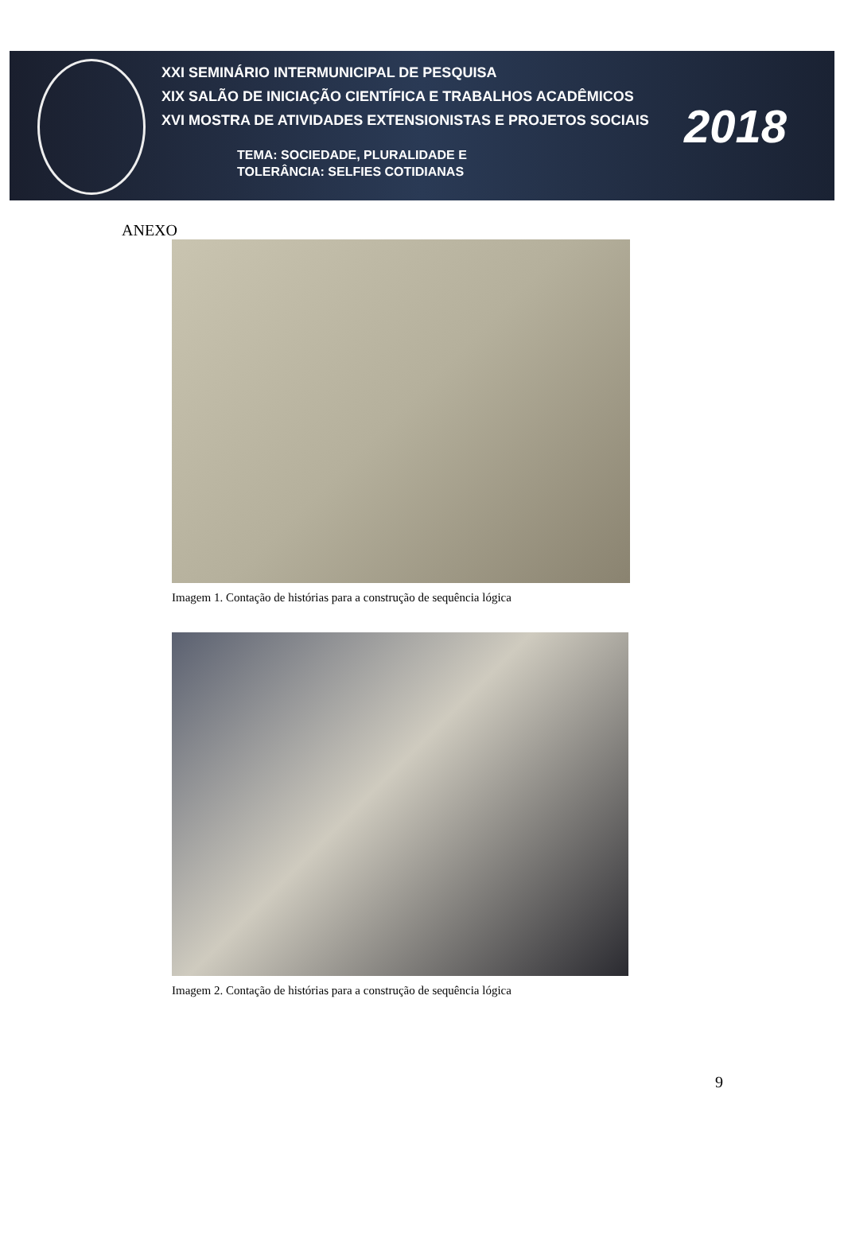XXI SEMINÁRIO INTERMUNICIPAL DE PESQUISA
XIX SALÃO DE INICIAÇÃO CIENTÍFICA E TRABALHOS ACADÊMICOS
XVI MOSTRA DE ATIVIDADES EXTENSIONISTAS E PROJETOS SOCIAIS
TEMA: SOCIEDADE, PLURALIDADE E
TOLERÂNCIA: SELFIES COTIDIANAS
2018
ANEXO
Imagem 1. Contação de histórias para a construção de sequência lógica
Imagem 2. Contação de histórias para a construção de sequência lógica
9